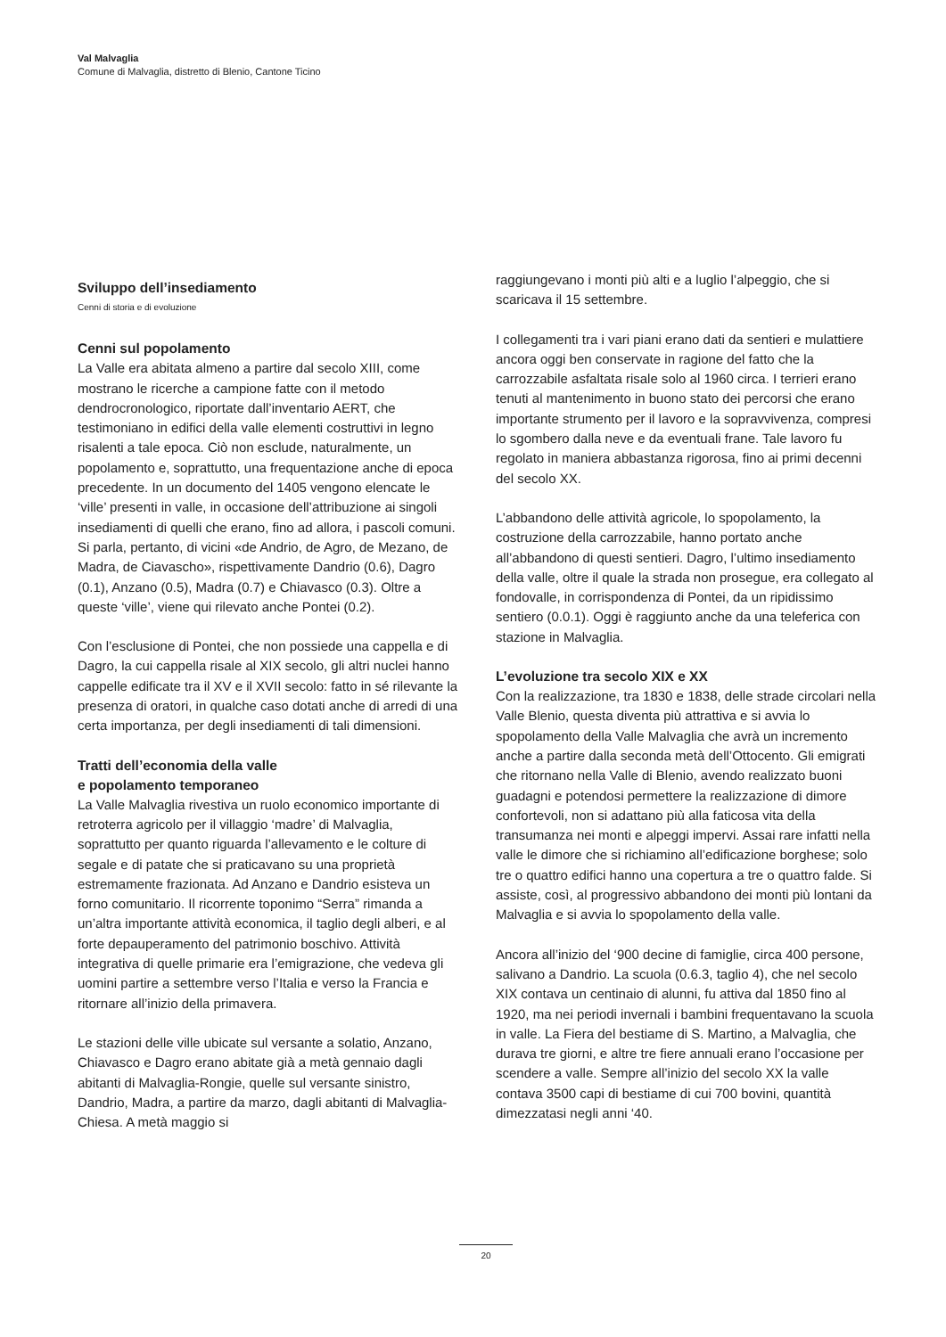Val Malvaglia
Comune di Malvaglia, distretto di Blenio, Cantone Ticino
Sviluppo dell’insediamento
Cenni di storia e di evoluzione
Cenni sul popolamento
La Valle era abitata almeno a partire dal secolo XIII, come mostrano le ricerche a campione fatte con il metodo dendrocronologico, riportate dall’inventario AERT, che testimoniano in edifici della valle elementi costruttivi in legno risalenti a tale epoca. Ciò non esclude, naturalmente, un popolamento e, soprattutto, una frequentazione anche di epoca precedente. In un documento del 1405 vengono elencate le ‘ville’ presenti in valle, in occasione dell’attribuzione ai singoli insediamenti di quelli che erano, fino ad allora, i pascoli comuni. Si parla, pertanto, di vicini «de Andrio, de Agro, de Mezano, de Madra, de Ciavascho», rispettivamente Dandrio (0.6), Dagro (0.1), Anzano (0.5), Madra (0.7) e Chiavasco (0.3). Oltre a queste ‘ville’, viene qui rilevato anche Pontei (0.2).
Con l’esclusione di Pontei, che non possiede una cappella e di Dagro, la cui cappella risale al XIX secolo, gli altri nuclei hanno cappelle edificate tra il XV e il XVII secolo: fatto in sé rilevante la presenza di oratori, in qualche caso dotati anche di arredi di una certa importanza, per degli insediamenti di tali dimensioni.
Tratti dell’economia della valle
e popolamento temporaneo
La Valle Malvaglia rivestiva un ruolo economico importante di retroterra agricolo per il villaggio ‘madre’ di Malvaglia, soprattutto per quanto riguarda l’allevamento e le colture di segale e di patate che si praticavano su una proprietà estremamente frazionata. Ad Anzano e Dandrio esisteva un forno comunitario. Il ricorrente toponimo “Serra” rimanda a un’altra importante attività economica, il taglio degli alberi, e al forte depauperamento del patrimonio boschivo. Attività integrativa di quelle primarie era l’emigrazione, che vedeva gli uomini partire a settembre verso l’Italia e verso la Francia e ritornare all’inizio della primavera.
Le stazioni delle ville ubicate sul versante a solatio, Anzano, Chiavasco e Dagro erano abitate già a metà gennaio dagli abitanti di Malvaglia-Rongie, quelle sul versante sinistro, Dandrio, Madra, a partire da marzo, dagli abitanti di Malvaglia-Chiesa. A metà maggio si
raggiungevano i monti più alti e a luglio l’alpeggio, che si scaricava il 15 settembre.
I collegamenti tra i vari piani erano dati da sentieri e mulattiere ancora oggi ben conservate in ragione del fatto che la carrozzabile asfaltata risale solo al 1960 circa. I terrieri erano tenuti al mantenimento in buono stato dei percorsi che erano importante strumento per il lavoro e la sopravvivenza, compresi lo sgombero dalla neve e da eventuali frane. Tale lavoro fu regolato in maniera abbastanza rigorosa, fino ai primi decenni del secolo XX.
L’abbandono delle attività agricole, lo spopolamento, la costruzione della carrozzabile, hanno portato anche all’abbandono di questi sentieri. Dagro, l’ultimo insediamento della valle, oltre il quale la strada non prosegue, era collegato al fondovalle, in corrispondenza di Pontei, da un ripidissimo sentiero (0.0.1). Oggi è raggiunto anche da una teleferica con stazione in Malvaglia.
L’evoluzione tra secolo XIX e XX
Con la realizzazione, tra 1830 e 1838, delle strade circolari nella Valle Blenio, questa diventa più attrattiva e si avvia lo spopolamento della Valle Malvaglia che avrà un incremento anche a partire dalla seconda metà dell’Ottocento. Gli emigrati che ritornano nella Valle di Blenio, avendo realizzato buoni guadagni e potendosi permettere la realizzazione di dimore confortevoli, non si adattano più alla faticosa vita della transumanza nei monti e alpeggi impervi. Assai rare infatti nella valle le dimore che si richiamino all’edificazione borghese; solo tre o quattro edifici hanno una copertura a tre o quattro falde. Si assiste, così, al progressivo abbandono dei monti più lontani da Malvaglia e si avvia lo spopolamento della valle.
Ancora all’inizio del ‘900 decine di famiglie, circa 400 persone, salivano a Dandrio. La scuola (0.6.3, taglio 4), che nel secolo XIX contava un centinaio di alunni, fu attiva dal 1850 fino al 1920, ma nei periodi invernali i bambini frequentavano la scuola in valle. La Fiera del bestiame di S. Martino, a Malvaglia, che durava tre giorni, e altre tre fiere annuali erano l’occasione per scendere a valle. Sempre all’inizio del secolo XX la valle contava 3500 capi di bestiame di cui 700 bovini, quantità dimezzatasi negli anni ‘40.
20